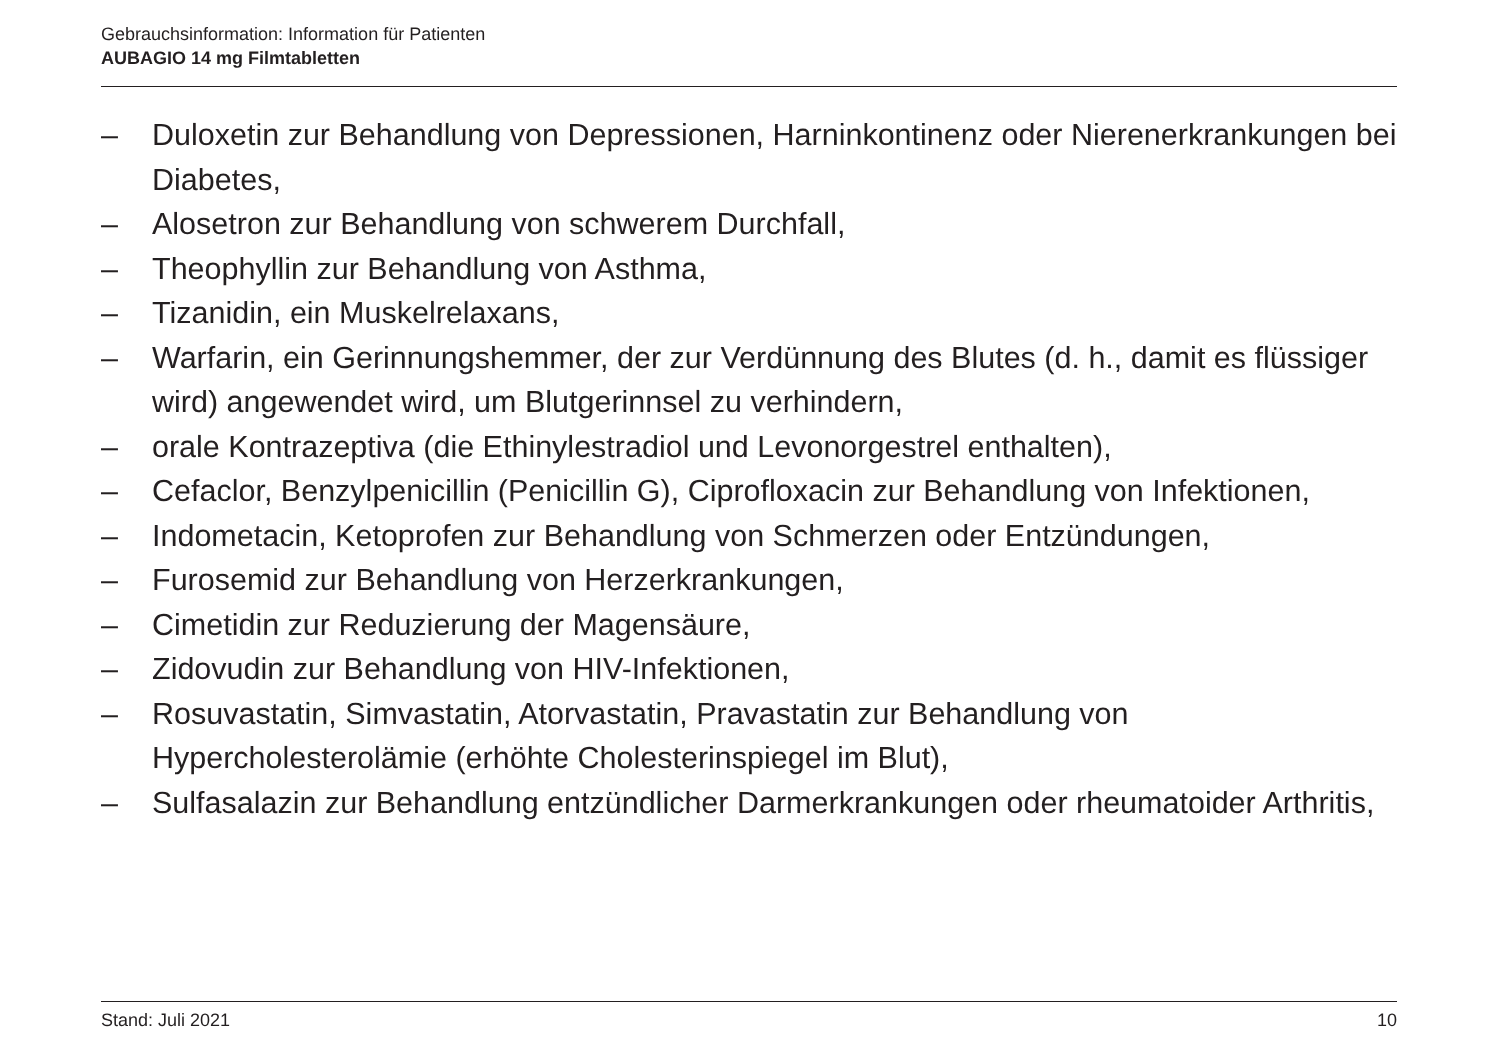Gebrauchsinformation: Information für Patienten
AUBAGIO 14 mg Filmtabletten
– Duloxetin zur Behandlung von Depressionen, Harninkontinenz oder Nierenerkrankungen bei Diabetes,
– Alosetron zur Behandlung von schwerem Durchfall,
– Theophyllin zur Behandlung von Asthma,
– Tizanidin, ein Muskelrelaxans,
– Warfarin, ein Gerinnungshemmer, der zur Verdünnung des Blutes (d. h., damit es flüssiger wird) angewendet wird, um Blutgerinnsel zu verhindern,
– orale Kontrazeptiva (die Ethinylestradiol und Levonorgestrel enthalten),
– Cefaclor, Benzylpenicillin (Penicillin G), Ciprofloxacin zur Behandlung von Infektionen,
– Indometacin, Ketoprofen zur Behandlung von Schmerzen oder Entzündungen,
– Furosemid zur Behandlung von Herzerkrankungen,
– Cimetidin zur Reduzierung der Magensäure,
– Zidovudin zur Behandlung von HIV-Infektionen,
– Rosuvastatin, Simvastatin, Atorvastatin, Pravastatin zur Behandlung von Hypercholesterolämie (erhöhte Cholesterinspiegel im Blut),
– Sulfasalazin zur Behandlung entzündlicher Darmerkrankungen oder rheumatoider Arthritis,
Stand: Juli 2021 10